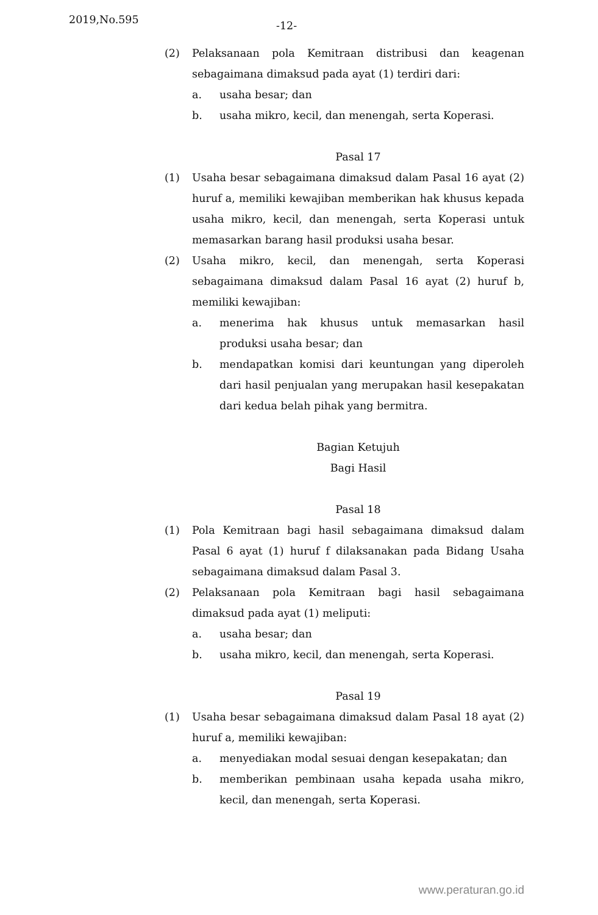2019,No.595
-12-
(2) Pelaksanaan pola Kemitraan distribusi dan keagenan sebagaimana dimaksud pada ayat (1) terdiri dari:
a. usaha besar; dan
b. usaha mikro, kecil, dan menengah, serta Koperasi.
Pasal 17
(1) Usaha besar sebagaimana dimaksud dalam Pasal 16 ayat (2) huruf a, memiliki kewajiban memberikan hak khusus kepada usaha mikro, kecil, dan menengah, serta Koperasi untuk memasarkan barang hasil produksi usaha besar.
(2) Usaha mikro, kecil, dan menengah, serta Koperasi sebagaimana dimaksud dalam Pasal 16 ayat (2) huruf b, memiliki kewajiban:
a. menerima hak khusus untuk memasarkan hasil produksi usaha besar; dan
b. mendapatkan komisi dari keuntungan yang diperoleh dari hasil penjualan yang merupakan hasil kesepakatan dari kedua belah pihak yang bermitra.
Bagian Ketujuh
Bagi Hasil
Pasal 18
(1) Pola Kemitraan bagi hasil sebagaimana dimaksud dalam Pasal 6 ayat (1) huruf f dilaksanakan pada Bidang Usaha sebagaimana dimaksud dalam Pasal 3.
(2) Pelaksanaan pola Kemitraan bagi hasil sebagaimana dimaksud pada ayat (1) meliputi:
a. usaha besar; dan
b. usaha mikro, kecil, dan menengah, serta Koperasi.
Pasal 19
(1) Usaha besar sebagaimana dimaksud dalam Pasal 18 ayat (2) huruf a, memiliki kewajiban:
a. menyediakan modal sesuai dengan kesepakatan; dan
b. memberikan pembinaan usaha kepada usaha mikro, kecil, dan menengah, serta Koperasi.
www.peraturan.go.id